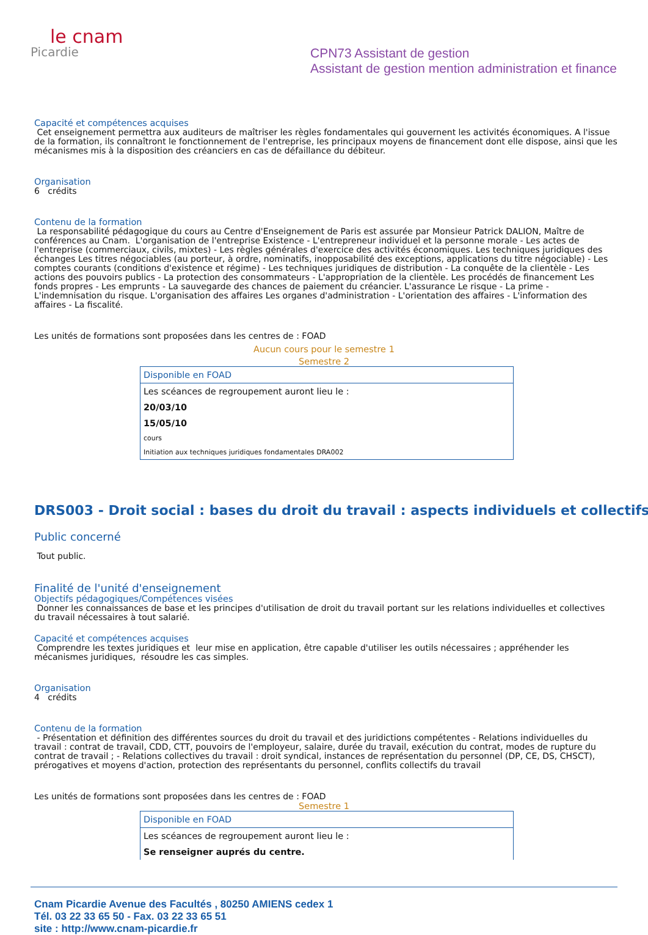le cnam
Picardie
CPN73 Assistant de gestion
Assistant de gestion mention administration et finance
Capacité et compétences acquises
Cet enseignement permettra aux auditeurs de maîtriser les règles fondamentales qui gouvernent les activités économiques. A l'issue de la formation, ils connaîtront le fonctionnement de l'entreprise, les principaux moyens de financement dont elle dispose, ainsi que les mécanismes mis à la disposition des créanciers en cas de défaillance du débiteur.
Organisation
6 crédits
Contenu de la formation
La responsabilité pédagogique du cours au Centre d'Enseignement de Paris est assurée par Monsieur Patrick DALION, Maître de conférences au Cnam. L'organisation de l'entreprise Existence - L'entrepreneur individuel et la personne morale - Les actes de l'entreprise (commerciaux, civils, mixtes) - Les règles générales d'exercice des activités économiques. Les techniques juridiques des échanges Les titres négociables (au porteur, à ordre, nominatifs, inopposabilité des exceptions, applications du titre négociable) - Les comptes courants (conditions d'existence et régime) - Les techniques juridiques de distribution - La conquête de la clientèle - Les actions des pouvoirs publics - La protection des consommateurs - L'appropriation de la clientèle. Les procédés de financement Les fonds propres - Les emprunts - La sauvegarde des chances de paiement du créancier. L'assurance Le risque - La prime - L'indemnisation du risque. L'organisation des affaires Les organes d'administration - L'orientation des affaires - L'information des affaires - La fiscalité.
Les unités de formations sont proposées dans les centres de : FOAD
Aucun cours pour le semestre 1
Semestre 2
| Disponible en FOAD |
| Les scéances de regroupement auront lieu le : |
| 20/03/10 |
| 15/05/10 |
| cours |
| Initiation aux techniques juridiques fondamentales DRA002 |
DRS003 - Droit social : bases du droit du travail : aspects individuels et collectifs
Public concerné
Tout public.
Finalité de l'unité d'enseignement
Objectifs pédagogiques/Compétences visées
Donner les connaissances de base et les principes d'utilisation de droit du travail portant sur les relations individuelles et collectives du travail nécessaires à tout salarié.
Capacité et compétences acquises
Comprendre les textes juridiques et leur mise en application, être capable d'utiliser les outils nécessaires ; appréhender les mécanismes juridiques, résoudre les cas simples.
Organisation
4 crédits
Contenu de la formation
- Présentation et définition des différentes sources du droit du travail et des juridictions compétentes - Relations individuelles du travail : contrat de travail, CDD, CTT, pouvoirs de l'employeur, salaire, durée du travail, exécution du contrat, modes de rupture du contrat de travail ; - Relations collectives du travail : droit syndical, instances de représentation du personnel (DP, CE, DS, CHSCT), prérogatives et moyens d'action, protection des représentants du personnel, conflits collectifs du travail
Les unités de formations sont proposées dans les centres de : FOAD
Semestre 1
| Disponible en FOAD |
| Les scéances de regroupement auront lieu le : |
| Se renseigner auprés du centre. |
Cnam Picardie Avenue des Facultés , 80250 AMIENS cedex 1
Tél. 03 22 33 65 50 - Fax. 03 22 33 65 51
site : http://www.cnam-picardie.fr